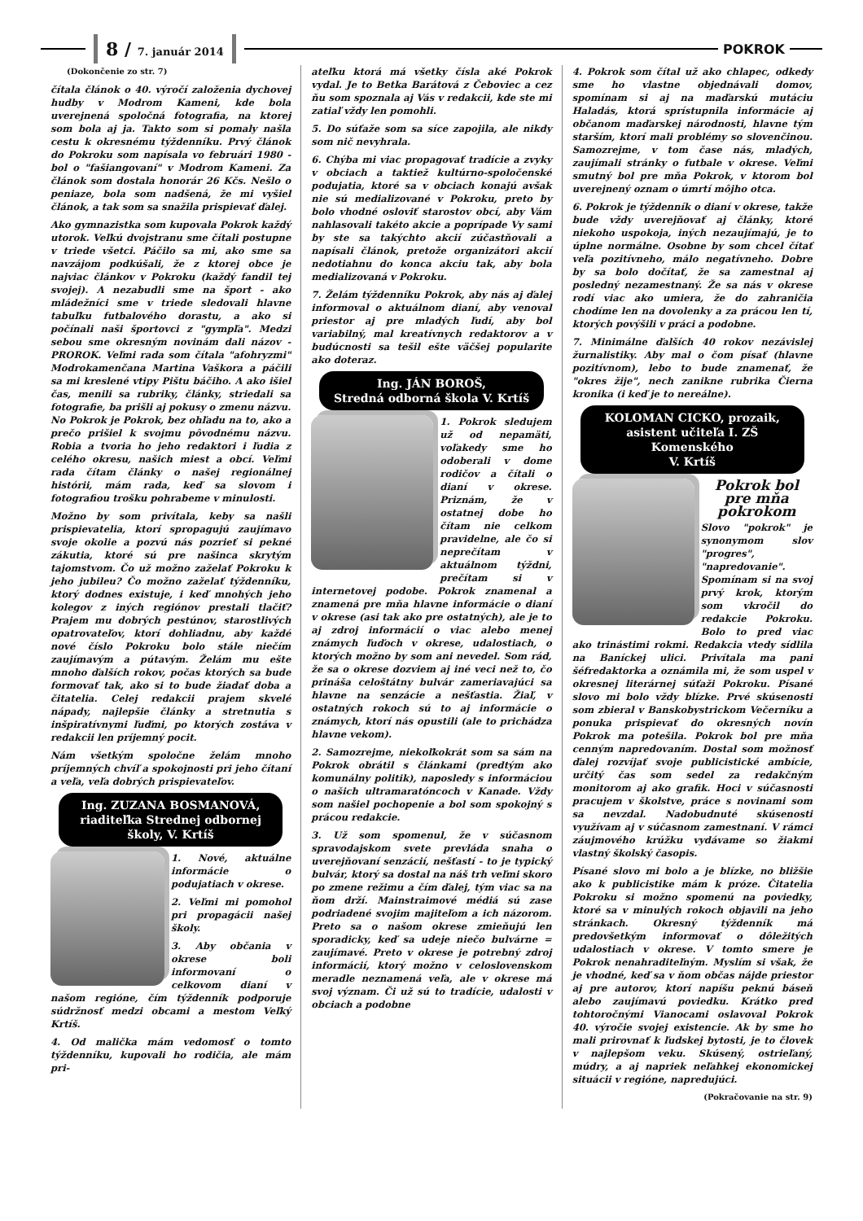8 / 7. január 2014
POKROK
(Dokončenie zo str. 7)
čítala článok o 40. výročí založenia dychovej hudby v Modrom Kameni, kde bola uverejnená spoločná fotografia, na ktorej som bola aj ja. Takto som si pomaly našla cestu k okresnému týždenníku. Prvý článok do Pokroku som napísala vo februári 1980 - bol o "fašiangovaní" v Modrom Kameni. Za článok som dostala honorár 26 Kčs. Nešlo o peniaze, bola som nadšená, že mi vyšiel článok, a tak som sa snažila prispievať ďalej.
Ako gymnazistka som kupovala Pokrok každý utorok. Veľkú dvojstranu sme čítali postupne v triede všetci. Páčilo sa mi, ako sme sa navzájom podkúšali, že z ktorej obce je najviac článkov v Pokroku (každý fandil tej svojej). A nezabudli sme na šport - ako mládežníci sme v triede sledovali hlavne tabuľku futbalového dorastu, a ako si počínali naši športovci z "gympľa". Medzi sebou sme okresným novinám dali názov - PROROK. Veľmi rada som čítala "afohryzmi" Modrokamenčana Martina Vaškora a páčili sa mi kreslené vtipy Pištu báčiho. A ako išiel čas, menili sa rubriky, články, striedali sa fotografie, ba prišli aj pokusy o zmenu názvu. No Pokrok je Pokrok, bez ohľadu na to, ako a prečo prišiel k svojmu pôvodnému názvu. Robia a tvoria ho jeho redaktori i ľudia z celého okresu, našich miest a obcí. Veľmi rada čítam články o našej regionálnej histórii, mám rada, keď sa slovom i fotografiou trošku pohrabeme v minulosti.
Možno by som privítala, keby sa našli prispievatelia, ktorí spropagujú zaujímavo svoje okolie a pozvú nás pozrieť si pekné zákutia, ktoré sú pre našinca skrytým tajomstvom. Čo už možno zaželať Pokroku k jeho jubileu? Čo možno zaželať týždenníku, ktorý dodnes existuje, i keď mnohých jeho kolegov z iných regiónov prestali tlačiť? Prajem mu dobrých pestúnov, starostlivých opatrovateľov, ktorí dohliadnu, aby každé nové číslo Pokroku bolo stále niečím zaujímavým a pútavým. Želám mu ešte mnoho ďalších rokov, počas ktorých sa bude formovať tak, ako si to bude žiadať doba a čitatelia. Celej redakcii prajem skvelé nápady, najlepšie články a stretnutia s inšpiratívnymi ľuďmi, po ktorých zostáva v redakcii len príjemný pocit.
Nám všetkým spoločne želám mnoho príjemných chvíľ a spokojnosti pri jeho čítaní a veľa, veľa dobrých prispievateľov.
Ing. ZUZANA BOSMANOVÁ,
riaditeľka Strednej odbornej
školy, V. Krtíš
1. Nové, aktuálne informácie o podujatiach v okrese.
2. Veľmi mi pomohol pri propagácii našej školy.
3. Aby občania v okrese boli informovaní o celkovom dianí v našom regióne, čím týždenník podporuje súdržnosť medzi obcami a mestom Veľký Krtíš.
4. Od malička mám vedomosť o tomto týždenníku, kupovali ho rodičia, ale mám pri-
ateľku ktorá má všetky čísla aké Pokrok vydal. Je to Betka Barátová z Čeboviec a cez ňu som spoznala aj Vás v redakcii, kde ste mi zatiaľ vždy len pomohli.
5. Do súťaže som sa síce zapojila, ale nikdy som nič nevyhrala.
6. Chýba mi viac propagovať tradície a zvyky v obciach a taktiež kultúrno-spoločenské podujatia, ktoré sa v obciach konajú avšak nie sú medializované v Pokroku, preto by bolo vhodné osloviť starostov obcí, aby Vám nahlasovali takéto akcie a poprípade Vy sami by ste sa takýchto akcií zúčastňovali a napísali článok, pretože organizátori akcií nedotiahnu do konca akciu tak, aby bola medializovaná v Pokroku.
7. Želám týždenníku Pokrok, aby nás aj ďalej informoval o aktuálnom dianí, aby venoval priestor aj pre mladých ľudí, aby bol variabilný, mal kreatívnych redaktorov a v budúcnosti sa tešil ešte väčšej popularite ako doteraz.
Ing. JÁN BOROŠ,
Stredná odborná škola V. Krtíš
1. Pokrok sledujem už od nepamäti, voľakedy sme ho odoberali v dome rodičov a čítali o dianí v okrese. Priznám, že v ostatnej dobe ho čítam nie celkom pravidelne, ale čo si neprečítam v aktuálnom týždni, prečítam si v internetovej podobe. Pokrok znamenal a znamená pre mňa hlavne informácie o dianí v okrese (asi tak ako pre ostatných), ale je to aj zdroj informácií o viac alebo menej známych ľuďoch v okrese, udalostiach, o ktorých možno by som ani nevedel. Som rád, že sa o okrese dozviem aj iné veci než to, čo prináša celoštátny bulvár zameriavajúci sa hlavne na senzácie a nešťastia. Žiaľ, v ostatných rokoch sú to aj informácie o známych, ktorí nás opustili (ale to prichádza hlavne vekom).
2. Samozrejme, niekoľkokrát som sa sám na Pokrok obrátil s článkami (predtým ako komunálny politik), naposledy s informáciou o našich ultramaratóncoch v Kanade. Vždy som našiel pochopenie a bol som spokojný s prácou redakcie.
3. Už som spomenul, že v súčasnom spravodajskom svete prevláda snaha o uverejňovaní senzácií, nešťastí - to je typický bulvár, ktorý sa dostal na náš trh veľmi skoro po zmene režimu a čím ďalej, tým viac sa na ňom drží. Mainstraimové médiá sú zase podriadené svojim majiteľom a ich názorom. Preto sa o našom okrese zmieňujú len sporadicky, keď sa udeje niečo bulvárne = zaujímavé. Preto v okrese je potrebný zdroj informácií, ktorý možno v celoslovenskom meradle neznamená veľa, ale v okrese má svoj význam. Či už sú to tradície, udalosti v obciach a podobne
4. Pokrok som čítal už ako chlapec, odkedy sme ho vlastne objednávali domov, spomínam si aj na maďarskú mutáciu Haladás, ktorá sprístupnila informácie aj občanom maďarskej národnosti, hlavne tým starším, ktorí mali problémy so slovenčinou. Samozrejme, v tom čase nás, mladých, zaujímali stránky o futbale v okrese. Veľmi smutný bol pre mňa Pokrok, v ktorom bol uverejnený oznam o úmrtí môjho otca.
6. Pokrok je týždenník o dianí v okrese, takže bude vždy uverejňovať aj články, ktoré niekoho uspokoja, iných nezaujímajú, je to úplne normálne. Osobne by som chcel čítať veľa pozitívneho, málo negatívneho. Dobre by sa bolo dočítať, že sa zamestnal aj posledný nezamestnaný. Že sa nás v okrese rodí viac ako umiera, že do zahraničia chodíme len na dovolenky a za prácou len tí, ktorých povýšili v práci a podobne.
7. Minimálne ďalších 40 rokov nezávislej žurnalistiky. Aby mal o čom písať (hlavne pozitívnom), lebo to bude znamenať, že "okres žije", nech zanikne rubrika Čierna kronika (i keď je to nereálne).
KOLOMAN CICKO, prozaik,
asistent učiteľa I. ZŠ Komenského
V. Krtíš
Pokrok bol pre mňa pokrokom
Slovo "pokrok" je synonymom slov "progres", "napredovanie". Spomínam si na svoj prvý krok, ktorým som vkročil do redakcie Pokroku. Bolo to pred viac ako trinástimi rokmi. Redakcia vtedy sídlila na Baníckej ulici. Privítala ma pani šéfredaktorka a oznámila mi, že som uspel v okresnej literárnej súťaži Pokroku. Písané slovo mi bolo vždy blízke. Prvé skúsenosti som zbieral v Banskobystrickom Večerníku a ponuka prispievať do okresných novín Pokrok ma potešila. Pokrok bol pre mňa cenným napredovaním. Dostal som možnosť ďalej rozvíjať svoje publicistické ambície, určitý čas som sedel za redakčným monitorom aj ako grafik. Hoci v súčasnosti pracujem v školstve, práce s novinami som sa nevzdal. Nadobudnuté skúsenosti využívam aj v súčasnom zamestnaní. V rámci záujmového krúžku vydávame so žiakmi vlastný školský časopis.
Písané slovo mi bolo a je blízke, no bližšie ako k publicistike mám k próze. Čitatelia Pokroku si možno spomenú na poviedky, ktoré sa v minulých rokoch objavili na jeho stránkach. Okresný týždenník má predovšetkým informovať o dôležitých udalostiach v okrese. V tomto smere je Pokrok nenahraditeľným. Myslím si však, že je vhodné, keď sa v ňom občas nájde priestor aj pre autorov, ktorí napíšu peknú báseň alebo zaujímavú poviedku. Krátko pred tohtoročnými Vianocami oslavoval Pokrok 40. výročie svojej existencie. Ak by sme ho mali prirovnať k ľudskej bytosti, je to človek v najlepšom veku. Skúsený, ostrieľaný, múdry, a aj napriek neľahkej ekonomickej situácii v regióne, napredujúci.
(Pokračovanie na str. 9)